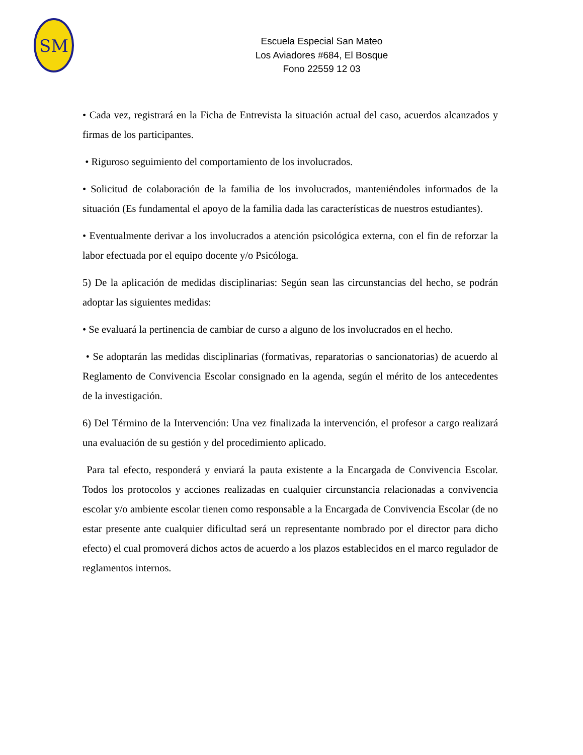SM
Escuela Especial San Mateo
Los Aviadores #684, El Bosque
Fono 22559 12 03
• Cada vez, registrará en la Ficha de Entrevista la situación actual del caso, acuerdos alcanzados y firmas de los participantes.
• Riguroso seguimiento del comportamiento de los involucrados.
• Solicitud de colaboración de la familia de los involucrados, manteniéndoles informados de la situación (Es fundamental el apoyo de la familia dada las características de nuestros estudiantes).
• Eventualmente derivar a los involucrados a atención psicológica externa, con el fin de reforzar la labor efectuada por el equipo docente y/o Psicóloga.
5) De la aplicación de medidas disciplinarias: Según sean las circunstancias del hecho, se podrán adoptar las siguientes medidas:
• Se evaluará la pertinencia de cambiar de curso a alguno de los involucrados en el hecho.
• Se adoptarán las medidas disciplinarias (formativas, reparatorias o sancionatorias) de acuerdo al Reglamento de Convivencia Escolar consignado en la agenda, según el mérito de los antecedentes de la investigación.
6) Del Término de la Intervención: Una vez finalizada la intervención, el profesor a cargo realizará una evaluación de su gestión y del procedimiento aplicado.
Para tal efecto, responderá y enviará la pauta existente a la Encargada de Convivencia Escolar. Todos los protocolos y acciones realizadas en cualquier circunstancia relacionadas a convivencia escolar y/o ambiente escolar tienen como responsable a la Encargada de Convivencia Escolar (de no estar presente ante cualquier dificultad será un representante nombrado por el director para dicho efecto) el cual promoverá dichos actos de acuerdo a los plazos establecidos en el marco regulador de reglamentos internos.